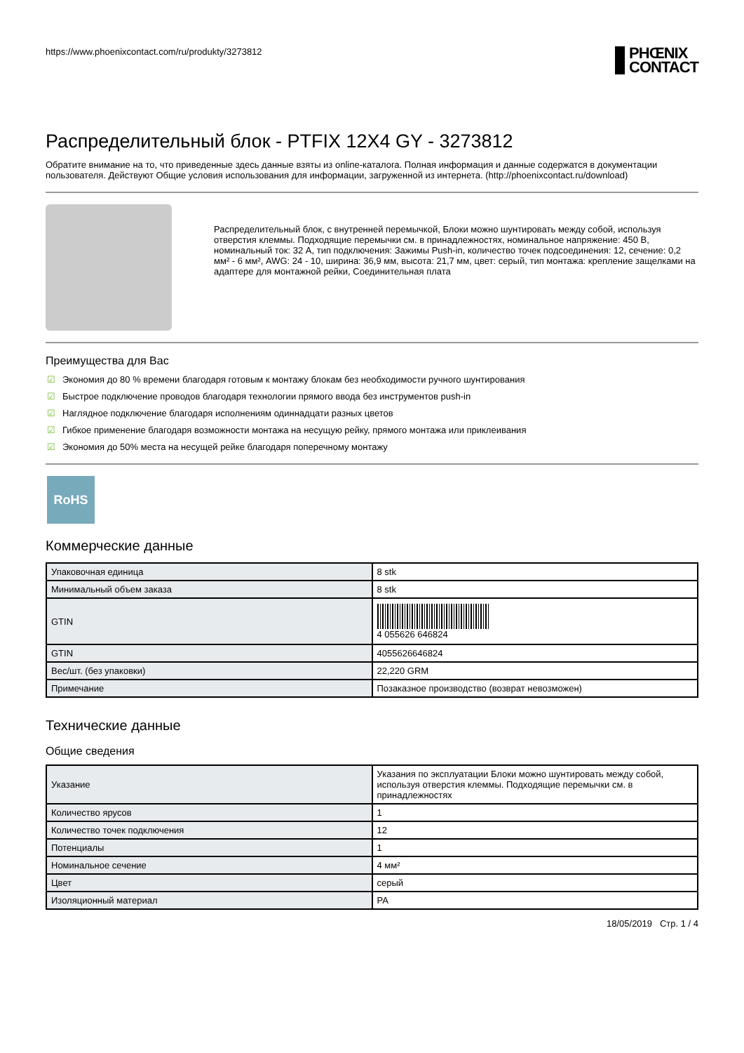https://www.phoenixcontact.com/ru/produkty/3273812
PHŒNIX
CONTACT
Распределительный блок - PTFIX 12X4 GY - 3273812
Обратите внимание на то, что приведенные здесь данные взяты из online-каталога. Полная информация и данные содержатся в документации пользователя. Действуют Общие условия использования для информации, загруженной из интернета. (http://phoenixcontact.ru/download)
Распределительный блок, с внутренней перемычкой, Блоки можно шунтировать между собой, используя отверстия клеммы. Подходящие перемычки см. в принадлежностях, номинальное напряжение: 450 В, номинальный ток: 32 А, тип подключения: Зажимы Push-in, количество точек подсоединения: 12, сечение: 0,2 мм² - 6 мм², AWG: 24 - 10, ширина: 36,9 мм, высота: 21,7 мм, цвет: серый, тип монтажа: крепление защелками на адаптере для монтажной рейки, Соединительная плата
Преимущества для Вас
☑ Экономия до 80 % времени благодаря готовым к монтажу блокам без необходимости ручного шунтирования
☑ Быстрое подключение проводов благодаря технологии прямого ввода без инструментов push-in
☑ Наглядное подключение благодаря исполнениям одиннадцати разных цветов
☑ Гибкое применение благодаря возможности монтажа на несущую рейку, прямого монтажа или приклеивания
☑ Экономия до 50% места на несущей рейке благодаря поперечному монтажу
RoHS
Коммерческие данные
| Упаковочная единица | 8 stk |
| Минимальный объем заказа | 8 stk |
| GTIN | 4 055626 646824 |
| GTIN | 4055626646824 |
| Вес/шт. (без упаковки) | 22,220 GRM |
| Примечание | Позаказное производство (возврат невозможен) |
Технические данные
Общие сведения
| Указание | Указания по эксплуатации Блоки можно шунтировать между собой, используя отверстия клеммы. Подходящие перемычки см. в принадлежностях |
| Количество ярусов | 1 |
| Количество точек подключения | 12 |
| Потенциалы | 1 |
| Номинальное сечение | 4 мм² |
| Цвет | серый |
| Изоляционный материал | PA |
18/05/2019 Стр. 1 / 4